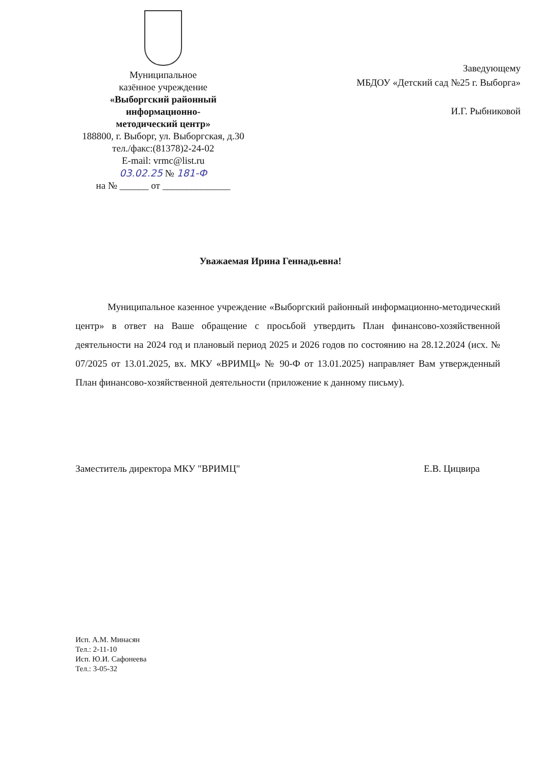Муниципальное
казённое учреждение
«Выборгский районный
информационно-
методический центр»
188800, г. Выборг, ул. Выборгская, д.30
тел./факс:(81378)2-24-02
E-mail: vrmc@list.ru
03.02.25 № 181-Ф
на № ______ от ______________
Заведующему
МБДОУ «Детский сад №25 г. Выборга»
И.Г. Рыбниковой
Уважаемая Ирина Геннадьевна!
Муниципальное казенное учреждение «Выборгский районный информационно-методический центр» в ответ на Ваше обращение с просьбой утвердить План финансово-хозяйственной деятельности на 2024 год и плановый период 2025 и 2026 годов по состоянию на 28.12.2024 (исх. № 07/2025 от 13.01.2025, вх. МКУ «ВРИМЦ» № 90-Ф от 13.01.2025) направляет Вам утвержденный План финансово-хозяйственной деятельности (приложение к данному письму).
Заместитель директора МКУ "ВРИМЦ" Е.В. Цицвира
Исп. А.М. Минасян
Тел.: 2-11-10
Исп. Ю.И. Сафонеева
Тел.: 3-05-32